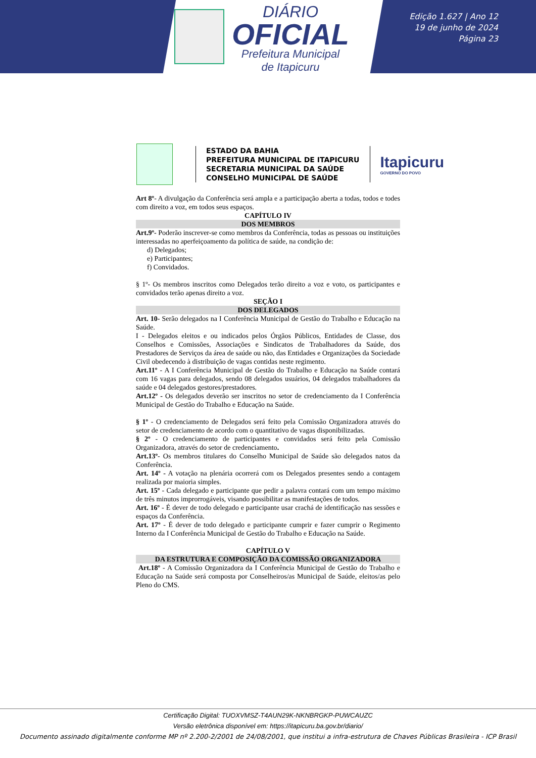DIÁRIO
OFICIAL
Prefeitura Municipal
de Itapicuru
Edição 1.627 | Ano 12
19 de junho de 2024
Página 23
ESTADO DA BAHIA
PREFEITURA MUNICIPAL DE ITAPICURU
SECRETARIA MUNICIPAL DA SAÚDE
CONSELHO MUNICIPAL DE SAÚDE
Itapicuru
GOVERNO DO POVO
Art 8º- A divulgação da Conferência será ampla e a participação aberta a todas, todos e todes com direito a voz, em todos seus espaços.
CAPÍTULO IV
DOS MEMBROS
Art.9º- Poderão inscrever-se como membros da Conferência, todas as pessoas ou instituições interessadas no aperfeiçoamento da política de saúde, na condição de:
d) Delegados;
e) Participantes;
f) Convidados.
§ 1º- Os membros inscritos como Delegados terão direito a voz e voto, os participantes e convidados terão apenas direito a voz.
SEÇÃO I
DOS DELEGADOS
Art. 10- Serão delegados na I Conferência Municipal de Gestão do Trabalho e Educação na Saúde.
I - Delegados eleitos e ou indicados pelos Órgãos Públicos, Entidades de Classe, dos Conselhos e Comissões, Associações e Sindicatos de Trabalhadores da Saúde, dos Prestadores de Serviços da área de saúde ou não, das Entidades e Organizações da Sociedade Civil obedecendo à distribuição de vagas contidas neste regimento.
Art.11º - A I Conferência Municipal de Gestão do Trabalho e Educação na Saúde contará com 16 vagas para delegados, sendo 08 delegados usuários, 04 delegados trabalhadores da saúde e 04 delegados gestores/prestadores.
Art.12º - Os delegados deverão ser inscritos no setor de credenciamento da I Conferência Municipal de Gestão do Trabalho e Educação na Saúde.
§ 1º - O credenciamento de Delegados será feito pela Comissão Organizadora através do setor de credenciamento de acordo com o quantitativo de vagas disponibilizadas.
§ 2º - O credenciamento de participantes e convidados será feito pela Comissão Organizadora, através do setor de credenciamento.
Art.13º- Os membros titulares do Conselho Municipal de Saúde são delegados natos da Conferência.
Art. 14º - A votação na plenária ocorrerá com os Delegados presentes sendo a contagem realizada por maioria simples.
Art. 15º - Cada delegado e participante que pedir a palavra contará com um tempo máximo de três minutos improrrogáveis, visando possibilitar as manifestações de todos.
Art. 16º - É dever de todo delegado e participante usar crachá de identificação nas sessões e espaços da Conferência.
Art. 17º - É dever de todo delegado e participante cumprir e fazer cumprir o Regimento Interno da I Conferência Municipal de Gestão do Trabalho e Educação na Saúde.
CAPÍTULO V
DA ESTRUTURA E COMPOSIÇÃO DA COMISSÃO ORGANIZADORA
Art.18º - A Comissão Organizadora da I Conferência Municipal de Gestão do Trabalho e Educação na Saúde será composta por Conselheiros/as Municipal de Saúde, eleitos/as pelo Pleno do CMS.
Certificação Digital: TUOXVMSZ-T4AUN29K-NKNBRGKP-PUWCAUZC
Versão eletrônica disponível em: https://itapicuru.ba.gov.br/diario/
Documento assinado digitalmente conforme MP nº 2.200-2/2001 de 24/08/2001, que institui a infra-estrutura de Chaves Públicas Brasileira - ICP Brasil